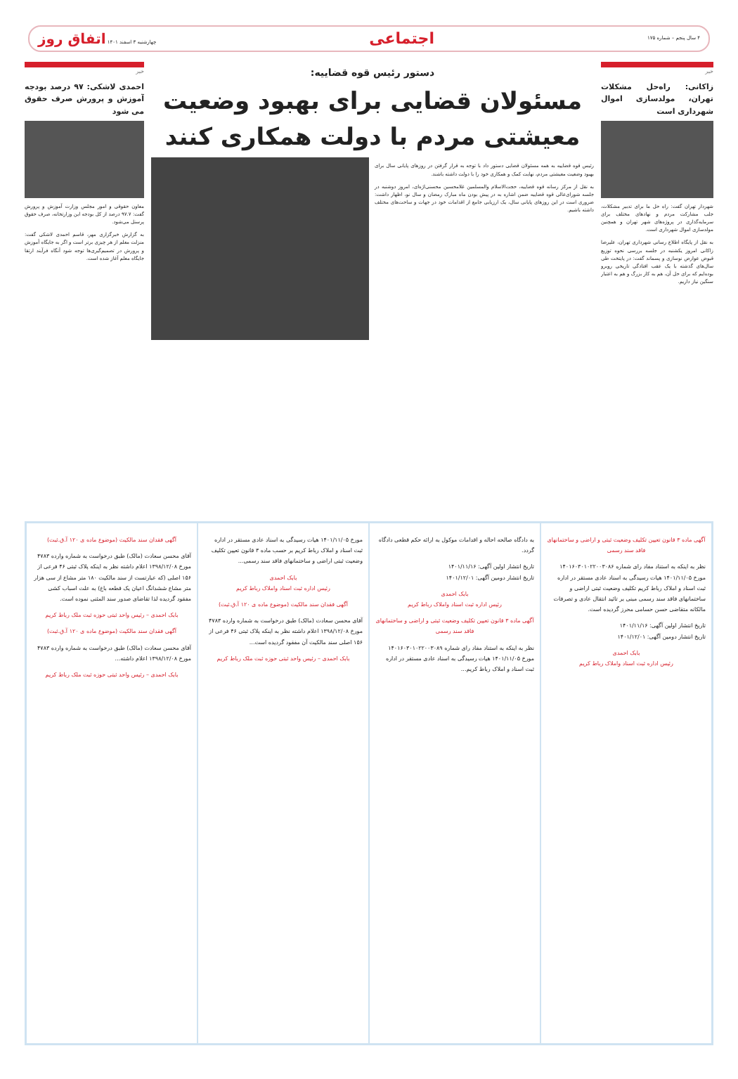۴ سال پنجم – شماره ۱۷۵ اجتماعی چهارشنبه ۳ اسفند ۱۴۰۱ اتفاق روز
خبر
زاکانی: راه‌حل مشکلات تهران، مولدسازی اموال شهرداری است
شهردار تهران گفت: راه حل ما برای تدبیر مشکلات، جلب مشارکت مردم و نهادهای مختلف برای سرمایه‌گذاری در پروژه‌های شهر تهران و همچنین مولدسازی اموال شهرداری است.
به نقل از پایگاه اطلاع رسانی شهرداری تهران، علیرضا زاکانی امروز یکشنبه در جلسه بررسی نحوه توزیع قبوض عوارض نوسازی و پسماند گفت: در پایتخت طی سال‌های گذشته با یک عقب افتادگی تاریخی روبرو بوده‌ایم که برای حل آن، هم به کار بزرگ و هم به اعتبار سنگین نیاز داریم.
دستور رئیس قوه قضاییه:
مسئولان قضایی برای بهبود وضعیت معیشتی مردم با دولت همکاری کنند
رئیس قوه قضاییه به همه مسئولان قضایی دستور داد با توجه به قرار گرفتن در روزهای پایانی سال برای بهبود وضعیت معیشتی مردم، نهایت کمک و همکاری خود را با دولت داشته باشند.
به نقل از مرکز رسانه قوه قضاییه، حجت‌الاسلام والمسلمین غلامحسین محسنی‌اژه‌ای، امروز دوشنبه در جلسه شورای‌عالی قوه قضاییه ضمن اشاره به در پیش بودن ماه مبارک رمضان و سال نو، اظهار داشت: ضروری است در این روزهای پایانی سال، یک ارزیابی جامع از اقدامات خود در جهات و ساحت‌های مختلف داشته باشیم.
خبر
احمدی لاشکی: ۹۷ درصد بودجه آموزش و پرورش صرف حقوق می شود
معاون حقوقی و امور مجلس وزارت آموزش و پرورش گفت: ۹۷.۷ درصد از کل بودجه این وزارتخانه، صرف حقوق پرسنل می‌شود.
به گزارش خبرگزاری مهر، قاسم احمدی لاشکی گفت: منزلت معلم از هر چیزی برتر است و اگر به جایگاه آموزش و پرورش در تصمیم‌گیری‌ها توجه شود آنگاه فرآیند ارتقا جایگاه معلم آغاز شده است.
آگهی ماده ۳ قانون تعیین تکلیف وضعیت ثبتی و اراضی و ساختمانهای فاقد سند رسمی
نظر به اینکه به استناد مفاد رای شماره ۱۴۰۱۶۰۳۰۱۰۲۲۰۰۳۰۸۶ مورخ ۱۴۰۱/۱۱/۰۵ هیات رسیدگی به اسناد عادی مستقر در اداره ثبت اسناد و املاک رباط کریم تکلیف وضعیت ثبتی اراضی و ساختمانهای فاقد سند رسمی مبنی بر تائید انتقال عادی و تصرفات مالکانه متقاضی حسن حسامی محرز گردیده است.
تاریخ انتشار اولین آگهی: ۱۴۰۱/۱۱/۱۶
تاریخ انتشار دومین آگهی: ۱۴۰۱/۱۲/۰۱
بابک احمدی
رئیس اداره ثبت اسناد واملاک رباط کریم
به دادگاه صالحه احاله و اقدامات موکول به ارائه حکم قطعی دادگاه گردد.
تاریخ انتشار اولین آگهی: ۱۴۰۱/۱۱/۱۶
تاریخ انتشار دومین آگهی: ۱۴۰۱/۱۲/۰۱
بابک احمدی
رئیس اداره ثبت اسناد واملاک رباط کریم
آگهی ماده ۳ قانون تعیین تکلیف وضعیت ثبتی و اراضی و ساختمانهای فاقد سند رسمی
نظر به اینکه به استناد مفاد رای شماره ۱۴۰۱۶۰۳۰۱۰۲۲۰۰۳۰۸۹ مورخ ۱۴۰۱/۱۱/۰۵ هیات رسیدگی به اسناد عادی مستقر در اداره ثبت اسناد و املاک رباط کریم...
مورخ ۱۴۰۱/۱۱/۰۵ هیات رسیدگی به اسناد عادی مستقر در اداره ثبت اسناد و املاک رباط کریم بر حسب ماده ۳ قانون تعیین تکلیف وضعیت ثبتی اراضی و ساختمانهای فاقد سند رسمی...
بابک احمدی
رئیس اداره ثبت اسناد واملاک رباط کریم
آگهی فقدان سند مالکیت (موضوع ماده ی ۱۲۰ آ.ق.ثبت)
آقای محسن سعادت (مالک) طبق درخواست به شماره وارده ۴۷۸۳ مورخ ۱۳۹۸/۱۲/۰۸ اعلام داشته نظر به اینکه پلاک ثبتی ۴۶ فرعی از ۱۵۶ اصلی سند مالکیت آن مفقود گردیده است...
بابک احمدی – رئیس واحد ثبتی حوزه ثبت ملک رباط کریم
آگهی فقدان سند مالکیت (موضوع ماده ی ۱۲۰ آ.ق.ثبت)
آقای محسن سعادت (مالک) طبق درخواست به شماره وارده ۴۷۸۳ مورخ ۱۳۹۸/۱۲/۰۸ اعلام داشته نظر به اینکه پلاک ثبتی ۴۶ فرعی از ۱۵۶ اصلی (که عبارتست از سند مالکیت ۱۸۰ متر مشاع از سی هزار متر مشاع ششدانگ اعیان یک قطعه باغ) به علت اسباب کشی مفقود گردیده لذا تقاضای صدور سند المثنی نموده است.
بابک احمدی – رئیس واحد ثبتی حوزه ثبت ملک رباط کریم
آگهی فقدان سند مالکیت (موضوع ماده ی ۱۲۰ آ.ق.ثبت)
آقای محسن سعادت (مالک) طبق درخواست به شماره وارده ۴۷۸۳ مورخ ۱۳۹۸/۱۲/۰۸ اعلام داشته...
بابک احمدی – رئیس واحد ثبتی حوزه ثبت ملک رباط کریم